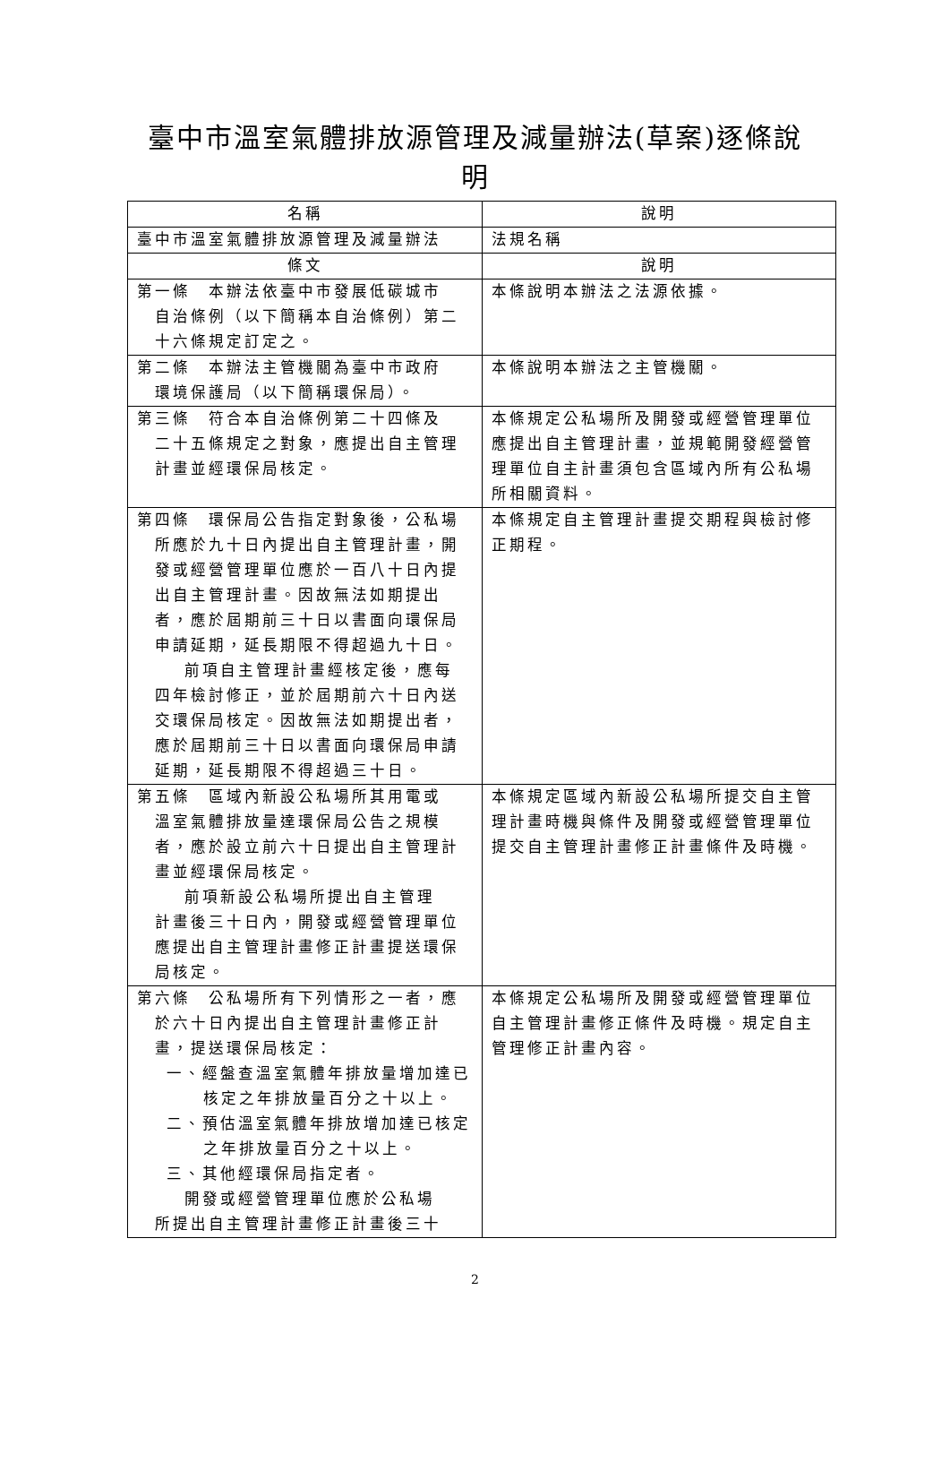臺中市溫室氣體排放源管理及減量辦法(草案)逐條說明
| 名稱 | 說明 |
| --- | --- |
| 臺中市溫室氣體排放源管理及減量辦法 | 法規名稱 |
| 條文 | 說明 |
| 第一條 本辦法依臺中市發展低碳城市 自治條例（以下簡稱本自治條例）第二十六條規定訂定之。 | 本條說明本辦法之法源依據。 |
| 第二條 本辦法主管機關為臺中市政府 環境保護局（以下簡稱環保局）。 | 本條說明本辦法之主管機關。 |
| 第三條 符合本自治條例第二十四條及 二十五條規定之對象，應提出自主管理計畫並經環保局核定。 | 本條規定公私場所及開發或經營管理單位應提出自主管理計畫，並規範開發經營管理單位自主計畫須包含區域內所有公私場所相關資料。 |
| 第四條 環保局公告指定對象後，公私場 所應於九十日內提出自主管理計畫，開發或經營管理單位應於一百八十日內提出自主管理計畫。因故無法如期提出者，應於屆期前三十日以書面向環保局申請延期，延長期限不得超過九十日。 前項自主管理計畫經核定後，應每 四年檢討修正，並於屆期前六十日內送交環保局核定。因故無法如期提出者，應於屆期前三十日以書面向環保局申請延期，延長期限不得超過三十日。 | 本條規定自主管理計畫提交期程與檢討修正期程。 |
| 第五條 區域內新設公私場所其用電或 溫室氣體排放量達環保局公告之規模者，應於設立前六十日提出自主管理計畫並經環保局核定。 前項新設公私場所提出自主管理 計畫後三十日內，開發或經營管理單位應提出自主管理計畫修正計畫提送環保局核定。 | 本條規定區域內新設公私場所提交自主管理計畫時機與條件及開發或經營管理單位提交自主管理計畫修正計畫條件及時機。 |
| 第六條 公私場所有下列情形之一者，應 於六十日內提出自主管理計畫修正計畫，提送環保局核定： 一、經盤查溫室氣體年排放量增加達已核定之年排放量百分之十以上。 二、預估溫室氣體年排放增加達已核定之年排放量百分之十以上。 三、其他經環保局指定者。 開發或經營管理單位應於公私場 所提出自主管理計畫修正計畫後三十 | 本條規定公私場所及開發或經營管理單位自主管理計畫修正條件及時機。規定自主管理修正計畫內容。 |
2